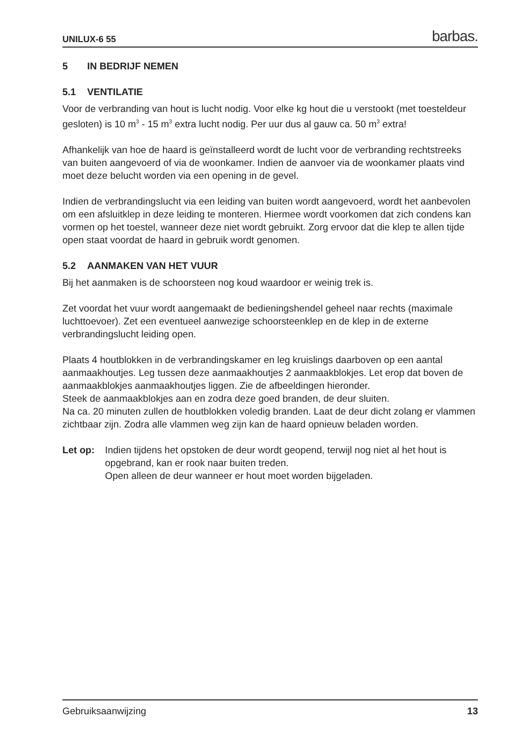UNILUX-6 55 barbas.
5 IN BEDRIJF NEMEN
5.1 VENTILATIE
Voor de verbranding van hout is lucht nodig. Voor elke kg hout die u verstookt (met toesteldeur gesloten) is 10 m<sup>3</sup> - 15 m<sup>3</sup> extra lucht nodig. Per uur dus al gauw ca. 50 m<sup>3</sup> extra!
Afhankelijk van hoe de haard is geïnstalleerd wordt de lucht voor de verbranding rechtstreeks van buiten aangevoerd of via de woonkamer. Indien de aanvoer via de woonkamer plaats vind moet deze belucht worden via een opening in de gevel.
Indien de verbrandingslucht via een leiding van buiten wordt aangevoerd, wordt het aanbevolen om een afsluitklep in deze leiding te monteren. Hiermee wordt voorkomen dat zich condens kan vormen op het toestel, wanneer deze niet wordt gebruikt. Zorg ervoor dat die klep te allen tijde open staat voordat de haard in gebruik wordt genomen.
5.2 AANMAKEN VAN HET VUUR
Bij het aanmaken is de schoorsteen nog koud waardoor er weinig trek is.
Zet voordat het vuur wordt aangemaakt de bedieningshendel geheel naar rechts (maximale luchttoevoer). Zet een eventueel aanwezige schoorsteenklep en de klep in de externe verbrandingslucht leiding open.
Plaats 4 houtblokken in de verbrandingskamer en leg kruislings daarboven op een aantal aanmaakhoutjes. Leg tussen deze aanmaakhoutjes 2 aanmaakblokjes. Let erop dat boven de aanmaakblokjes aanmaakhoutjes liggen. Zie de afbeeldingen hieronder.
Steek de aanmaakblokjes aan en zodra deze goed branden, de deur sluiten.
Na ca. 20 minuten zullen de houtblokken voledig branden. Laat de deur dicht zolang er vlammen zichtbaar zijn. Zodra alle vlammen weg zijn kan de haard opnieuw beladen worden.
Let op: Indien tijdens het opstoken de deur wordt geopend, terwijl nog niet al het hout is opgebrand, kan er rook naar buiten treden.
Open alleen de deur wanneer er hout moet worden bijgeladen.
Gebruiksaanwijzing 13